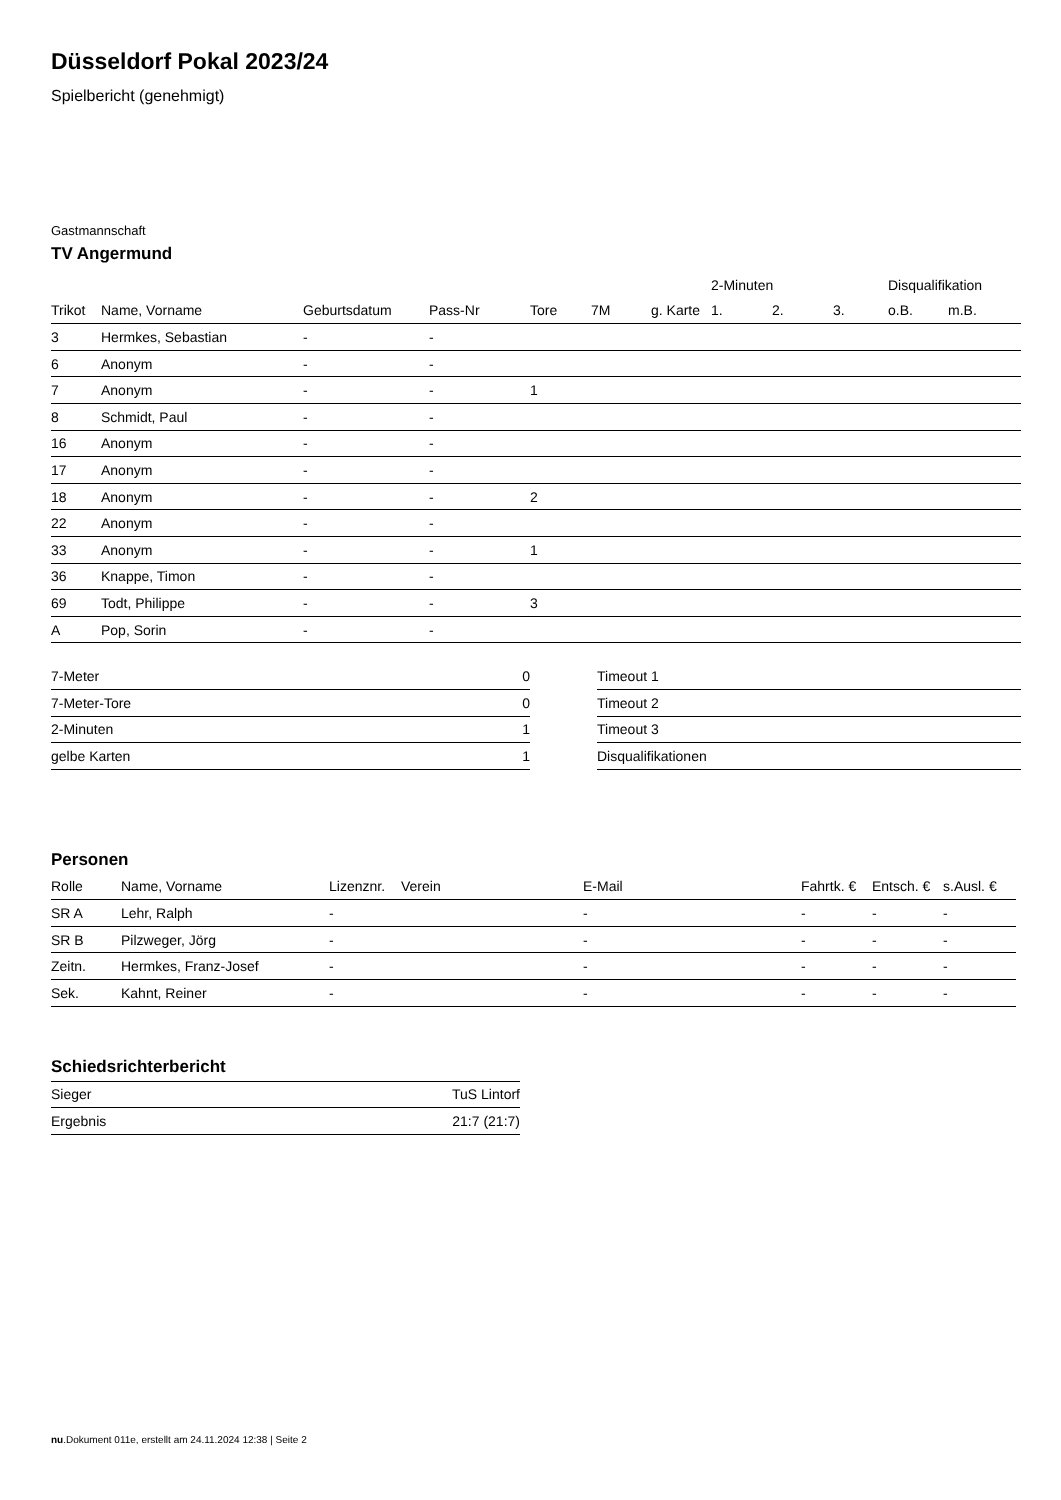Düsseldorf Pokal 2023/24
Spielbericht (genehmigt)
Gastmannschaft
TV Angermund
| | | | | | | | 2-Minuten | | | Disqualifikation | |
| --- | --- | --- | --- | --- | --- | --- | --- | --- | --- | --- | --- |
| Trikot | Name, Vorname | Geburtsdatum | Pass-Nr | Tore | 7M | g. Karte | 1. | 2. | 3. | o.B. | m.B. |
| 3 | Hermkes, Sebastian | - | - | | | | | | | | |
| 6 | Anonym | - | - | | | | | | | | |
| 7 | Anonym | - | - | 1 | | | | | | | |
| 8 | Schmidt, Paul | - | - | | | | | | | | |
| 16 | Anonym | - | - | | | | | | | | |
| 17 | Anonym | - | - | | | | | | | | |
| 18 | Anonym | - | - | 2 | | | | | | | |
| 22 | Anonym | - | - | | | | | | | | |
| 33 | Anonym | - | - | 1 | | | | | | | |
| 36 | Knappe, Timon | - | - | | | | | | | | |
| 69 | Todt, Philippe | - | - | 3 | | | | | | | |
| A | Pop, Sorin | - | - | | | | | | | | |
| 7-Meter | 0 |
| 7-Meter-Tore | 0 |
| 2-Minuten | 1 |
| gelbe Karten | 1 |
| Timeout 1 |
| Timeout 2 |
| Timeout 3 |
| Disqualifikationen |
Personen
| Rolle | Name, Vorname | Lizenznr. | Verein | E-Mail | Fahrtk. € | Entsch. € | s.Ausl. € |
| --- | --- | --- | --- | --- | --- | --- | --- |
| SR A | Lehr, Ralph | - | | - | - | - | - |
| SR B | Pilzweger, Jörg | - | | - | - | - | - |
| Zeitn. | Hermkes, Franz-Josef | - | | - | - | - | - |
| Sek. | Kahnt, Reiner | - | | - | - | - | - |
Schiedsrichterbericht
| Sieger | TuS Lintorf |
| Ergebnis | 21:7 (21:7) |
nu.Dokument 011e, erstellt am 24.11.2024 12:38 | Seite 2